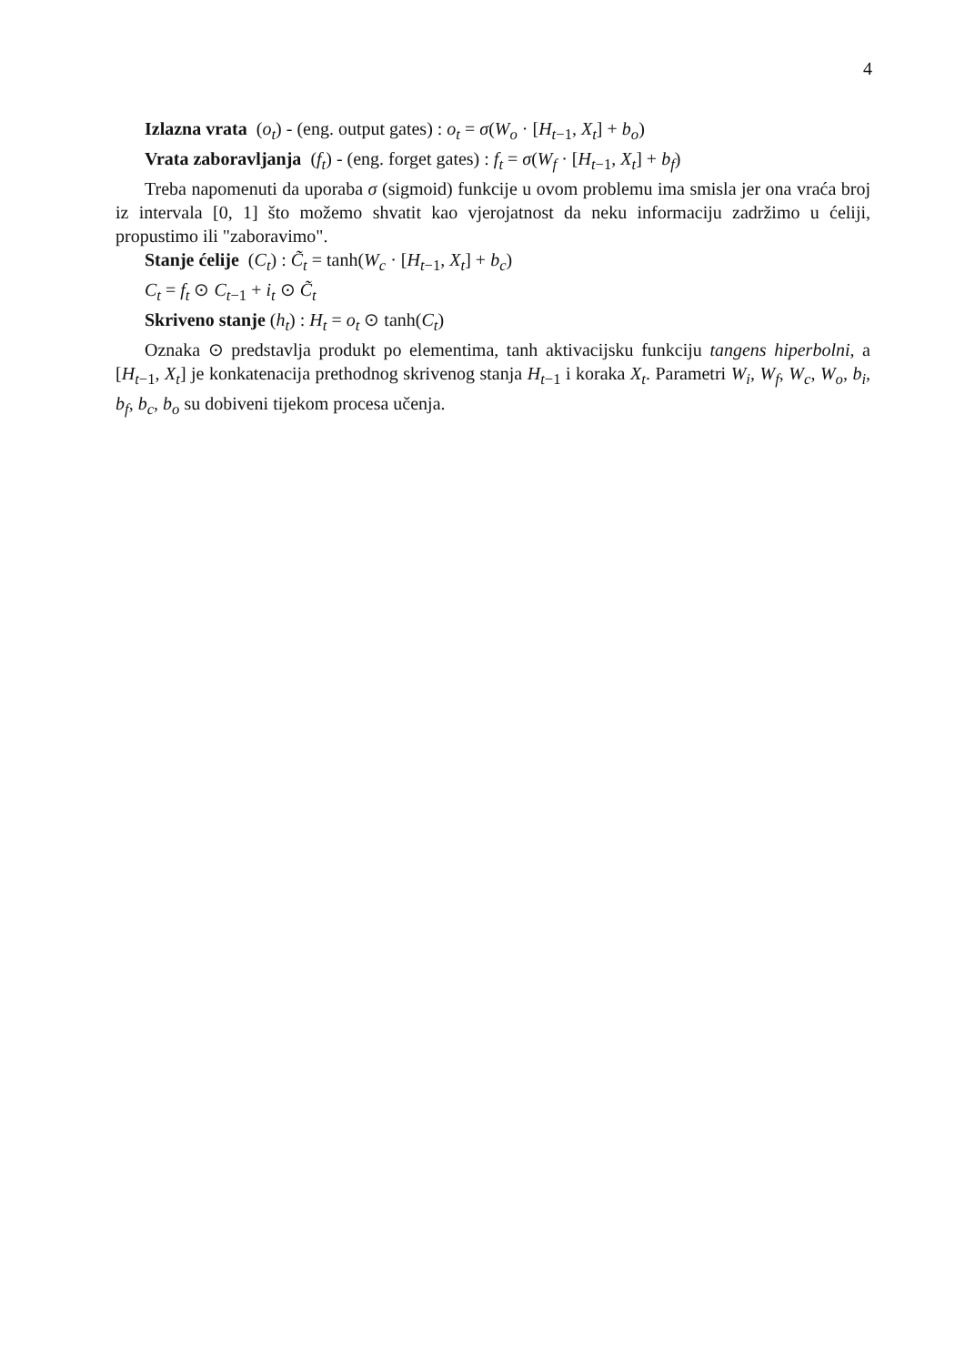4
Izlazna vrata (o<sub>t</sub>) - (eng. output gates) : o<sub>t</sub> = σ(W<sub>o</sub> · [H<sub>t−1</sub>, X<sub>t</sub>] + b<sub>o</sub>)
Vrata zaboravljanja (f<sub>t</sub>) - (eng. forget gates) : f<sub>t</sub> = σ(W<sub>f</sub> · [H<sub>t−1</sub>, X<sub>t</sub>] + b<sub>f</sub>)
Treba napomenuti da uporaba σ (sigmoid) funkcije u ovom problemu ima smisla jer ona vraća broj iz intervala [0, 1] što možemo shvatit kao vjerojatnost da neku informaciju zadržimo u ćeliji, propustimo ili "zaboravimo".
Stanje ćelije (C<sub>t</sub>) : C̃<sub>t</sub> = tanh(W<sub>c</sub> · [H<sub>t−1</sub>, X<sub>t</sub>] + b<sub>c</sub>)
C<sub>t</sub> = f<sub>t</sub> ⊙ C<sub>t−1</sub> + i<sub>t</sub> ⊙ C̃<sub>t</sub>
Skriveno stanje (h<sub>t</sub>) : H<sub>t</sub> = o<sub>t</sub> ⊙ tanh(C<sub>t</sub>)
Oznaka ⊙ predstavlja produkt po elementima, tanh aktivacijsku funkciju tangens hiperbolni, a [H<sub>t−1</sub>, X<sub>t</sub>] je konkatenacija prethodnog skrivenog stanja H<sub>t−1</sub> i koraka X<sub>t</sub>. Parametri W<sub>i</sub>, W<sub>f</sub>, W<sub>c</sub>, W<sub>o</sub>, b<sub>i</sub>, b<sub>f</sub>, b<sub>c</sub>, b<sub>o</sub> su dobiveni tijekom procesa učenja.